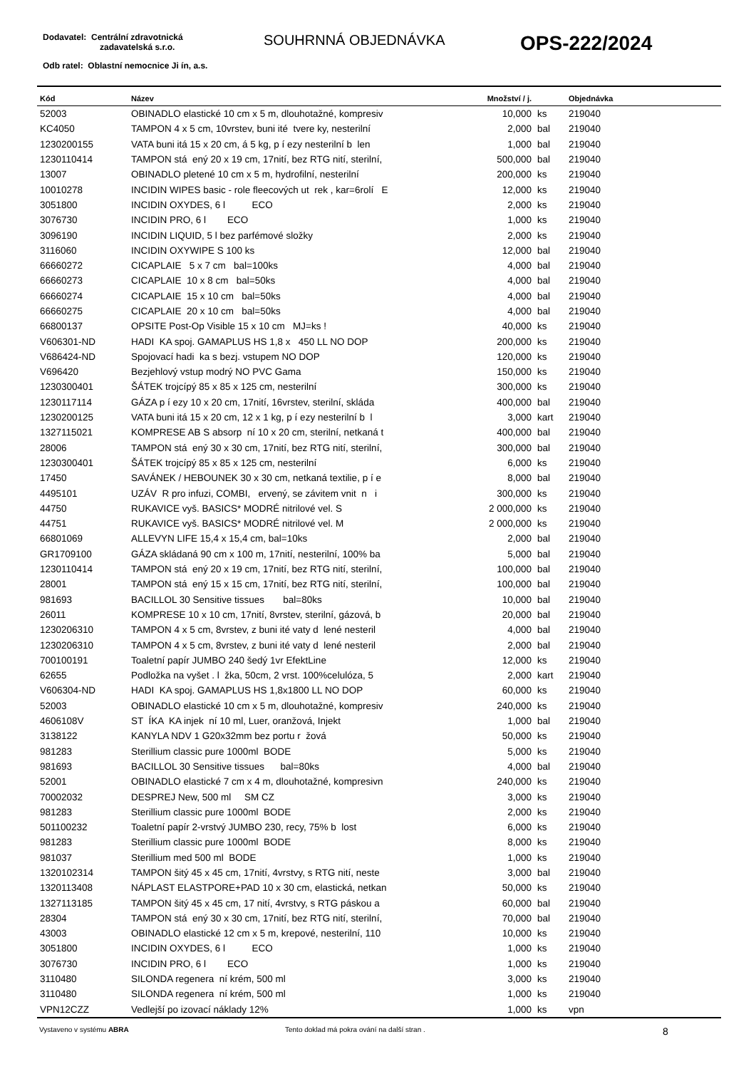Dodavatel: Centrální zdravotnická
zadavatelská s.r.o.
Odb ratel: Oblastní nemocnice Ji ín, a.s.
SOUHRNNÁ OBJEDNÁVKA
OPS-222/2024
| Kód | Název | Množství / j. | | Objednávka |
| --- | --- | --- | --- | --- |
| 52003 | OBINADLO elastické 10 cm x 5 m, dlouhotažné, kompresiv | 10,000 | ks | 219040 |
| KC4050 | TAMPON 4 x 5 cm, 10vrstev, buni ité tvere ky, nesterilní | 2,000 | bal | 219040 |
| 1230200155 | VATA buni itá 15 x 20 cm, á 5 kg, p í ezy nesterilní b len | 1,000 | bal | 219040 |
| 1230110414 | TAMPON stá ený 20 x 19 cm, 17nití, bez RTG nití, sterilní, | 500,000 | bal | 219040 |
| 13007 | OBINADLO pletené 10 cm x 5 m, hydrofilní, nesterilní | 200,000 | ks | 219040 |
| 10010278 | INCIDIN WIPES basic - role fleecových ut rek , kar=6rolí E | 12,000 | ks | 219040 |
| 3051800 | INCIDIN OXYDES, 6 l ECO | 2,000 | ks | 219040 |
| 3076730 | INCIDIN PRO, 6 l ECO | 1,000 | ks | 219040 |
| 3096190 | INCIDIN LIQUID, 5 l bez parfémové složky | 2,000 | ks | 219040 |
| 3116060 | INCIDIN OXYWIPE S 100 ks | 12,000 | bal | 219040 |
| 66660272 | CICAPLAIE 5 x 7 cm bal=100ks | 4,000 | bal | 219040 |
| 66660273 | CICAPLAIE 10 x 8 cm bal=50ks | 4,000 | bal | 219040 |
| 66660274 | CICAPLAIE 15 x 10 cm bal=50ks | 4,000 | bal | 219040 |
| 66660275 | CICAPLAIE 20 x 10 cm bal=50ks | 4,000 | bal | 219040 |
| 66800137 | OPSITE Post-Op Visible 15 x 10 cm MJ=ks ! | 40,000 | ks | 219040 |
| V606301-ND | HADI KA spoj. GAMAPLUS HS 1,8 x 450 LL NO DOP | 200,000 | ks | 219040 |
| V686424-ND | Spojovací hadi ka s bezj. vstupem NO DOP | 120,000 | ks | 219040 |
| V696420 | Bezjehlový vstup modrý NO PVC Gama | 150,000 | ks | 219040 |
| 1230300401 | ŠÁTEK trojcípý 85 x 85 x 125 cm, nesterilní | 300,000 | ks | 219040 |
| 1230117114 | GÁZA p í ezy 10 x 20 cm, 17nití, 16vrstev, sterilní, skláda | 400,000 | bal | 219040 |
| 1230200125 | VATA buni itá 15 x 20 cm, 12 x 1 kg, p í ezy nesterilní b l | 3,000 | kart | 219040 |
| 1327115021 | KOMPRESE AB S absorp ní 10 x 20 cm, sterilní, netkaná t | 400,000 | bal | 219040 |
| 28006 | TAMPON stá ený 30 x 30 cm, 17nití, bez RTG nití, sterilní, | 300,000 | bal | 219040 |
| 1230300401 | ŠÁTEK trojcípý 85 x 85 x 125 cm, nesterilní | 6,000 | ks | 219040 |
| 17450 | SAVÁNEK / HEBOUNEK 30 x 30 cm, netkaná textilie, p í e | 8,000 | bal | 219040 |
| 4495101 | UZÁV R pro infuzi, COMBI, ervený, se závitem vnit n i | 300,000 | ks | 219040 |
| 44750 | RUKAVICE vyš. BASICS* MODRÉ nitrilové vel. S | 2 000,000 | ks | 219040 |
| 44751 | RUKAVICE vyš. BASICS* MODRÉ nitrilové vel. M | 2 000,000 | ks | 219040 |
| 66801069 | ALLEVYN LIFE 15,4 x 15,4 cm, bal=10ks | 2,000 | bal | 219040 |
| GR1709100 | GÁZA skládaná 90 cm x 100 m, 17nití, nesterilní, 100% ba | 5,000 | bal | 219040 |
| 1230110414 | TAMPON stá ený 20 x 19 cm, 17nití, bez RTG nití, sterilní, | 100,000 | bal | 219040 |
| 28001 | TAMPON stá ený 15 x 15 cm, 17nití, bez RTG nití, sterilní, | 100,000 | bal | 219040 |
| 981693 | BACILLOL 30 Sensitive tissues bal=80ks | 10,000 | bal | 219040 |
| 26011 | KOMPRESE 10 x 10 cm, 17nití, 8vrstev, sterilní, gázová, b | 20,000 | bal | 219040 |
| 1230206310 | TAMPON 4 x 5 cm, 8vrstev, z buni ité vaty d lené nesteril | 4,000 | bal | 219040 |
| 1230206310 | TAMPON 4 x 5 cm, 8vrstev, z buni ité vaty d lené nesteril | 2,000 | bal | 219040 |
| 700100191 | Toaletní papír JUMBO 240 šedý 1vr EfektLine | 12,000 | ks | 219040 |
| 62655 | Podložka na vyšet . l žka, 50cm, 2 vrst. 100%celulóza, 5 | 2,000 | kart | 219040 |
| V606304-ND | HADI KA spoj. GAMAPLUS HS 1,8x1800 LL NO DOP | 60,000 | ks | 219040 |
| 52003 | OBINADLO elastické 10 cm x 5 m, dlouhotažné, kompresiv | 240,000 | ks | 219040 |
| 4606108V | ST ÍKA KA injek ní 10 ml, Luer, oranžová, Injekt | 1,000 | bal | 219040 |
| 3138122 | KANYLA NDV 1 G20x32mm bez portu r žová | 50,000 | ks | 219040 |
| 981283 | Sterillium classic pure 1000ml BODE | 5,000 | ks | 219040 |
| 981693 | BACILLOL 30 Sensitive tissues bal=80ks | 4,000 | bal | 219040 |
| 52001 | OBINADLO elastické 7 cm x 4 m, dlouhotažné, kompresivn | 240,000 | ks | 219040 |
| 70002032 | DESPREJ New, 500 ml SM CZ | 3,000 | ks | 219040 |
| 981283 | Sterillium classic pure 1000ml BODE | 2,000 | ks | 219040 |
| 501100232 | Toaletní papír 2-vrstvý JUMBO 230, recy, 75% b lost | 6,000 | ks | 219040 |
| 981283 | Sterillium classic pure 1000ml BODE | 8,000 | ks | 219040 |
| 981037 | Sterillium med 500 ml BODE | 1,000 | ks | 219040 |
| 1320102314 | TAMPON šitý 45 x 45 cm, 17nití, 4vrstvy, s RTG nití, neste | 3,000 | bal | 219040 |
| 1320113408 | NÁPLAST ELASTPORE+PAD 10 x 30 cm, elastická, netkan | 50,000 | ks | 219040 |
| 1327113185 | TAMPON šitý 45 x 45 cm, 17 nití, 4vrstvy, s RTG páskou a | 60,000 | bal | 219040 |
| 28304 | TAMPON stá ený 30 x 30 cm, 17nití, bez RTG nití, sterilní, | 70,000 | bal | 219040 |
| 43003 | OBINADLO elastické 12 cm x 5 m, krepové, nesterilní, 110 | 10,000 | ks | 219040 |
| 3051800 | INCIDIN OXYDES, 6 l ECO | 1,000 | ks | 219040 |
| 3076730 | INCIDIN PRO, 6 l ECO | 1,000 | ks | 219040 |
| 3110480 | SILONDA regenera ní krém, 500 ml | 3,000 | ks | 219040 |
| 3110480 | SILONDA regenera ní krém, 500 ml | 1,000 | ks | 219040 |
| VPN12CZZ | Vedlejší po izovací náklady 12% | 1,000 | ks | vpn |
Vystaveno v systému ABRA Tento doklad má pokra ování na další stran .
8